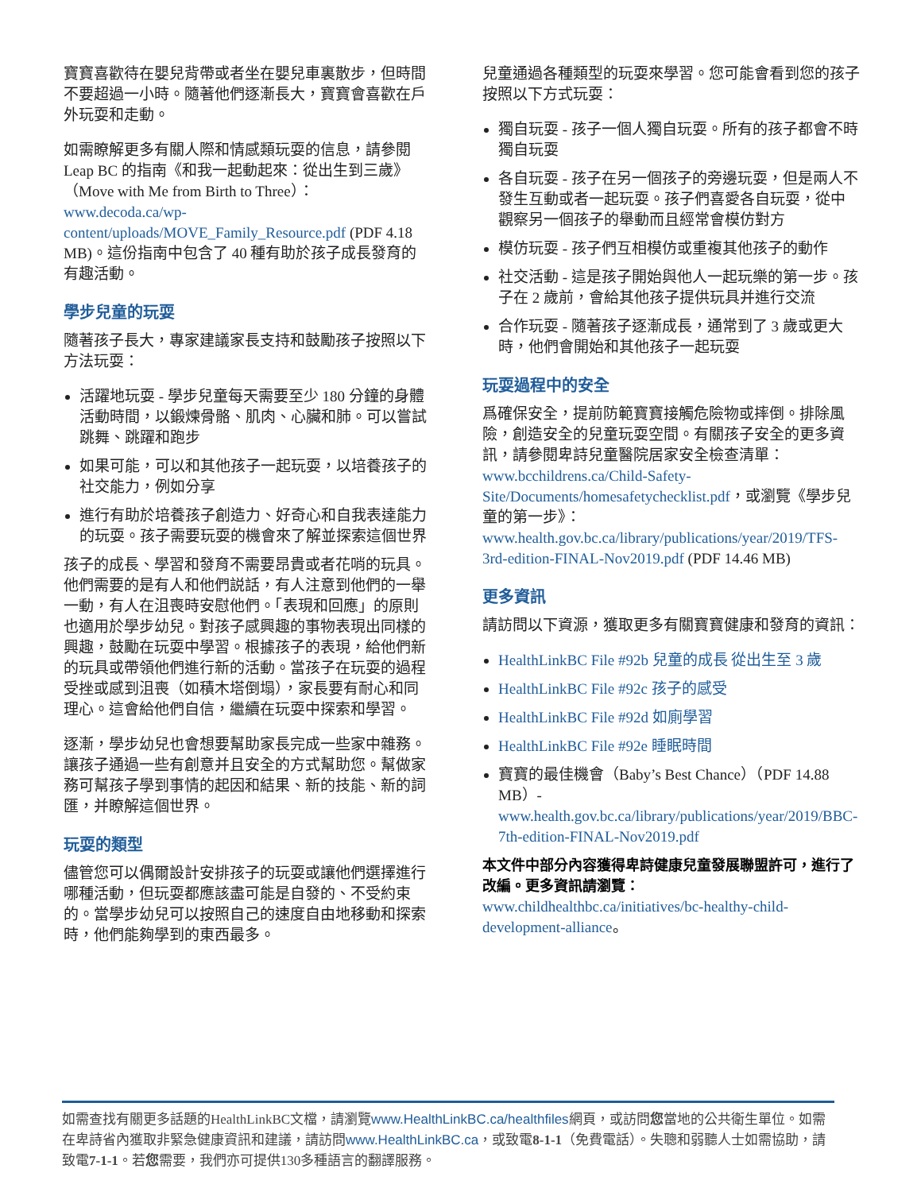寶寶喜歡待在嬰兒背帶或者坐在嬰兒車裏散步，但時間不要超過一小時。隨著他們逐漸長大，寶寶會喜歡在戶外玩耍和走動。
如需瞭解更多有關人際和情感類玩耍的信息，請參閱 Leap BC 的指南《和我一起動起來：從出生到三歲》（Move with Me from Birth to Three）：www.decoda.ca/wp-content/uploads/MOVE_Family_Resource.pdf (PDF 4.18 MB)。這份指南中包含了 40 種有助於孩子成長發育的有趣活動。
學步兒童的玩耍
隨著孩子長大，專家建議家長支持和鼓勵孩子按照以下方法玩耍：
活躍地玩耍 - 學步兒童每天需要至少 180 分鐘的身體活動時間，以鍛煉骨骼、肌肉、心臟和肺。可以嘗試跳舞、跳躍和跑步
如果可能，可以和其他孩子一起玩耍，以培養孩子的社交能力，例如分享
進行有助於培養孩子創造力、好奇心和自我表達能力的玩耍。孩子需要玩耍的機會來了解並探索這個世界
孩子的成長、學習和發育不需要昂貴或者花哨的玩具。他們需要的是有人和他們説話，有人注意到他們的一舉一動，有人在沮喪時安慰他們。「表現和回應」的原則也適用於學步幼兒。對孩子感興趣的事物表現出同樣的興趣，鼓勵在玩耍中學習。根據孩子的表現，給他們新的玩具或帶領他們進行新的活動。當孩子在玩耍的過程受挫或感到沮喪（如積木塔倒塌），家長要有耐心和同理心。這會給他們自信，繼續在玩耍中探索和學習。
逐漸，學步幼兒也會想要幫助家長完成一些家中雜務。讓孩子通過一些有創意并且安全的方式幫助您。幫做家務可幫孩子學到事情的起因和結果、新的技能、新的詞匯，并瞭解這個世界。
玩耍的類型
儘管您可以偶爾設計安排孩子的玩耍或讓他們選擇進行哪種活動，但玩耍都應該盡可能是自發的、不受約束的。當學步幼兒可以按照自己的速度自由地移動和探索時，他們能夠學到的東西最多。
兒童通過各種類型的玩耍來學習。您可能會看到您的孩子按照以下方式玩耍：
獨自玩耍 - 孩子一個人獨自玩耍。所有的孩子都會不時獨自玩耍
各自玩耍 - 孩子在另一個孩子的旁邊玩耍，但是兩人不發生互動或者一起玩耍。孩子們喜愛各自玩耍，從中觀察另一個孩子的舉動而且經常會模仿對方
模仿玩耍 - 孩子們互相模仿或重複其他孩子的動作
社交活動 - 這是孩子開始與他人一起玩樂的第一步。孩子在 2 歲前，會給其他孩子提供玩具并進行交流
合作玩耍 - 隨著孩子逐漸成長，通常到了 3 歲或更大時，他們會開始和其他孩子一起玩耍
玩耍過程中的安全
爲確保安全，提前防範寶寶接觸危險物或摔倒。排除風險，創造安全的兒童玩耍空間。有關孩子安全的更多資訊，請參閱卑詩兒童醫院居家安全檢查清單：www.bcchildrens.ca/Child-Safety-Site/Documents/homesafetychecklist.pdf，或瀏覽《學步兒童的第一步》：www.health.gov.bc.ca/library/publications/year/2019/TFS-3rd-edition-FINAL-Nov2019.pdf (PDF 14.46 MB)
更多資訊
請訪問以下資源，獲取更多有關寶寶健康和發育的資訊：
HealthLinkBC File #92b 兒童的成長 從出生至 3 歲
HealthLinkBC File #92c 孩子的感受
HealthLinkBC File #92d 如廁學習
HealthLinkBC File #92e 睡眠時間
寶寶的最佳機會（Baby’s Best Chance）（PDF 14.88 MB）- www.health.gov.bc.ca/library/publications/year/2019/BBC-7th-edition-FINAL-Nov2019.pdf
本文件中部分內容獲得卑詩健康兒童發展聯盟許可，進行了改編。更多資訊請瀏覽：
www.childhealthbc.ca/initiatives/bc-healthy-child-development-alliance。
如需查找有關更多話題的HealthLinkBC文檔，請瀏覽www.HealthLinkBC.ca/healthfiles網頁，或訪問您當地的公共衛生單位。如需在卑詩省內獲取非緊急健康資訊和建議，請訪問www.HealthLinkBC.ca，或致電8-1-1（免費電話）。失聰和弱聽人士如需協助，請致電7-1-1。若您需要，我們亦可提供130多種語言的翻譯服務。